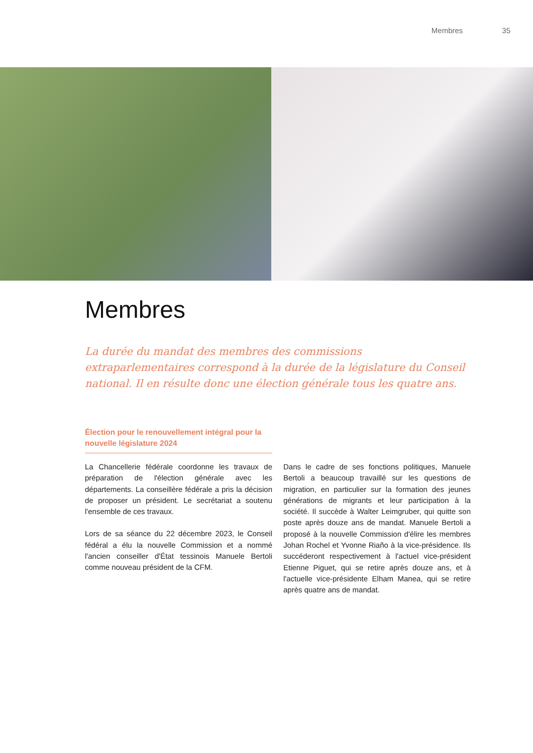Membres 35
Membres
La durée du mandat des membres des commissions extraparlementaires correspond à la durée de la législature du Conseil national. Il en résulte donc une élection générale tous les quatre ans.
Élection pour le renouvellement intégral pour la nouvelle législature 2024
La Chancellerie fédérale coordonne les travaux de préparation de l'élection générale avec les départements. La conseillère fédérale a pris la décision de proposer un président. Le secrétariat a soutenu l'ensemble de ces travaux.
Lors de sa séance du 22 décembre 2023, le Conseil fédéral a élu la nouvelle Commission et a nommé l'ancien conseiller d'État tessinois Manuele Bertoli comme nouveau président de la CFM.
Dans le cadre de ses fonctions politiques, Manuele Bertoli a beaucoup travaillé sur les questions de migration, en particulier sur la formation des jeunes générations de migrants et leur participation à la société. Il succède à Walter Leimgruber, qui quitte son poste après douze ans de mandat. Manuele Bertoli a proposé à la nouvelle Commission d'élire les membres Johan Rochel et Yvonne Riaño à la vice-présidence. Ils succéderont respectivement à l'actuel vice-président Etienne Piguet, qui se retire après douze ans, et à l'actuelle vice-présidente Elham Manea, qui se retire après quatre ans de mandat.